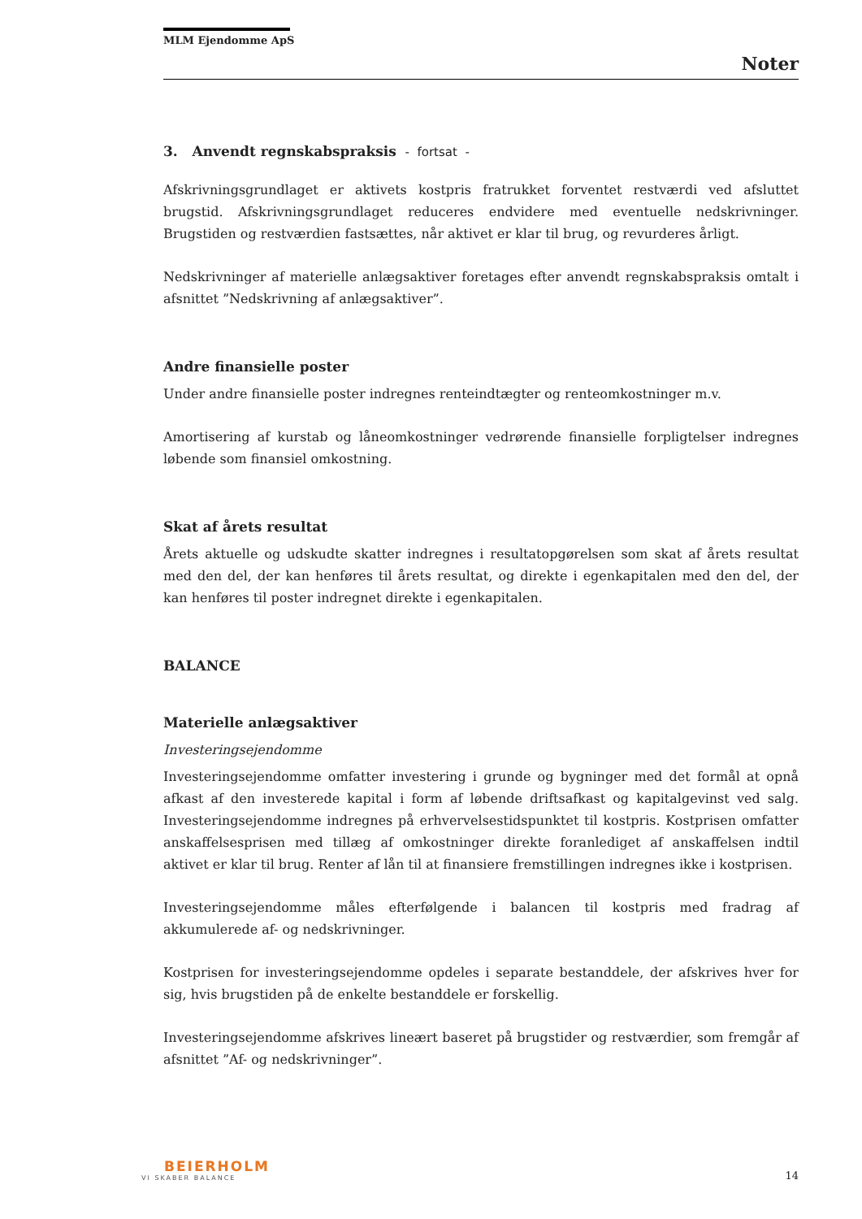MLM Ejendomme ApS
Noter
3. Anvendt regnskabspraksis - fortsat -
Afskrivningsgrundlaget er aktivets kostpris fratrukket forventet restværdi ved afsluttet brugstid. Afskrivningsgrundlaget reduceres endvidere med eventuelle nedskrivninger. Brugstiden og restværdien fastsættes, når aktivet er klar til brug, og revurderes årligt.
Nedskrivninger af materielle anlægsaktiver foretages efter anvendt regnskabspraksis omtalt i afsnittet ”Nedskrivning af anlægsaktiver”.
Andre finansielle poster
Under andre finansielle poster indregnes renteindtægter og renteomkostninger m.v.
Amortisering af kurstab og låneomkostninger vedrørende finansielle forpligtelser indregnes løbende som finansiel omkostning.
Skat af årets resultat
Årets aktuelle og udskudte skatter indregnes i resultatopgørelsen som skat af årets resultat med den del, der kan henføres til årets resultat, og direkte i egenkapitalen med den del, der kan henføres til poster indregnet direkte i egenkapitalen.
BALANCE
Materielle anlægsaktiver
Investeringsejendomme
Investeringsejendomme omfatter investering i grunde og bygninger med det formål at opnå afkast af den investerede kapital i form af løbende driftsafkast og kapitalgevinst ved salg. Investeringsejendomme indregnes på erhvervelsestidspunktet til kostpris. Kostprisen omfatter anskaffelsesprisen med tillæg af omkostninger direkte foranlediget af anskaffelsen indtil aktivet er klar til brug. Renter af lån til at finansiere fremstillingen indregnes ikke i kostprisen.
Investeringsejendomme måles efterfølgende i balancen til kostpris med fradrag af akkumulerede af- og nedskrivninger.
Kostprisen for investeringsejendomme opdeles i separate bestanddele, der afskrives hver for sig, hvis brugstiden på de enkelte bestanddele er forskellig.
Investeringsejendomme afskrives lineært baseret på brugstider og restværdier, som fremgår af afsnittet ”Af- og nedskrivninger”.
BEIERHOLM
VI SKABER BALANCE
14